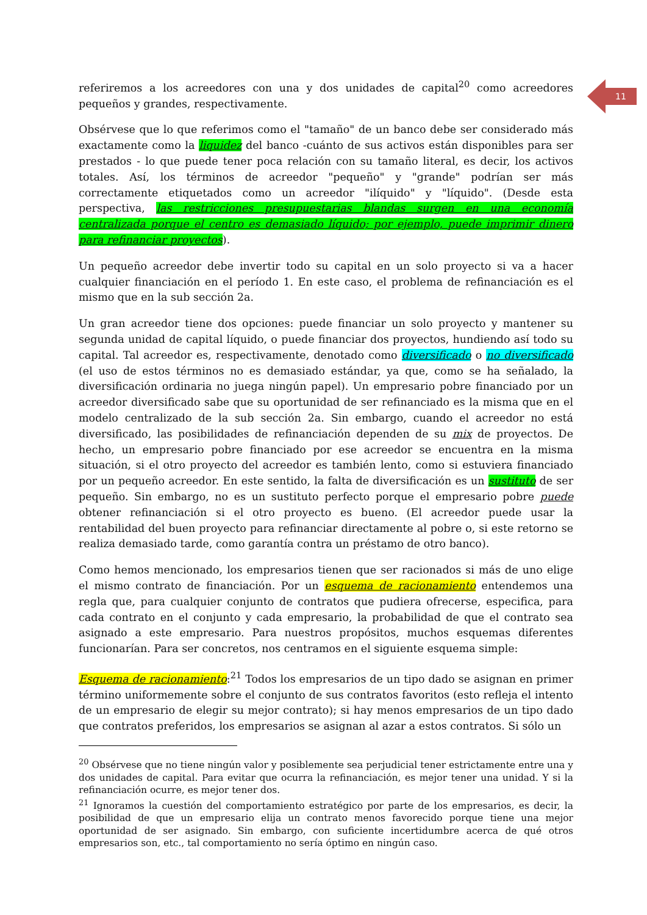11
referiremos a los acreedores con una y dos unidades de capital<sup>20</sup> como acreedores pequeños y grandes, respectivamente.
Obsérvese que lo que referimos como el "tamaño" de un banco debe ser considerado más exactamente como la liquidez del banco -cuánto de sus activos están disponibles para ser prestados - lo que puede tener poca relación con su tamaño literal, es decir, los activos totales. Así, los términos de acreedor "pequeño" y "grande" podrían ser más correctamente etiquetados como un acreedor "ilíquido" y "líquido". (Desde esta perspectiva, las restricciones presupuestarias blandas surgen en una economía centralizada porque el centro es demasiado líquido; por ejemplo, puede imprimir dinero para refinanciar proyectos).
Un pequeño acreedor debe invertir todo su capital en un solo proyecto si va a hacer cualquier financiación en el período 1. En este caso, el problema de refinanciación es el mismo que en la sub sección 2a.
Un gran acreedor tiene dos opciones: puede financiar un solo proyecto y mantener su segunda unidad de capital líquido, o puede financiar dos proyectos, hundiendo así todo su capital. Tal acreedor es, respectivamente, denotado como diversificado o no diversificado (el uso de estos términos no es demasiado estándar, ya que, como se ha señalado, la diversificación ordinaria no juega ningún papel). Un empresario pobre financiado por un acreedor diversificado sabe que su oportunidad de ser refinanciado es la misma que en el modelo centralizado de la sub sección 2a. Sin embargo, cuando el acreedor no está diversificado, las posibilidades de refinanciación dependen de su mix de proyectos. De hecho, un empresario pobre financiado por ese acreedor se encuentra en la misma situación, si el otro proyecto del acreedor es también lento, como si estuviera financiado por un pequeño acreedor. En este sentido, la falta de diversificación es un sustituto de ser pequeño. Sin embargo, no es un sustituto perfecto porque el empresario pobre puede obtener refinanciación si el otro proyecto es bueno. (El acreedor puede usar la rentabilidad del buen proyecto para refinanciar directamente al pobre o, si este retorno se realiza demasiado tarde, como garantía contra un préstamo de otro banco).
Como hemos mencionado, los empresarios tienen que ser racionados si más de uno elige el mismo contrato de financiación. Por un esquema de racionamiento entendemos una regla que, para cualquier conjunto de contratos que pudiera ofrecerse, especifica, para cada contrato en el conjunto y cada empresario, la probabilidad de que el contrato sea asignado a este empresario. Para nuestros propósitos, muchos esquemas diferentes funcionarían. Para ser concretos, nos centramos en el siguiente esquema simple:
Esquema de racionamiento:<sup>21</sup> Todos los empresarios de un tipo dado se asignan en primer término uniformemente sobre el conjunto de sus contratos favoritos (esto refleja el intento de un empresario de elegir su mejor contrato); si hay menos empresarios de un tipo dado que contratos preferidos, los empresarios se asignan al azar a estos contratos. Si sólo un
<sup>20</sup> Obsérvese que no tiene ningún valor y posiblemente sea perjudicial tener estrictamente entre una y dos unidades de capital. Para evitar que ocurra la refinanciación, es mejor tener una unidad. Y si la refinanciación ocurre, es mejor tener dos.
<sup>21</sup> Ignoramos la cuestión del comportamiento estratégico por parte de los empresarios, es decir, la posibilidad de que un empresario elija un contrato menos favorecido porque tiene una mejor oportunidad de ser asignado. Sin embargo, con suficiente incertidumbre acerca de qué otros empresarios son, etc., tal comportamiento no sería óptimo en ningún caso.